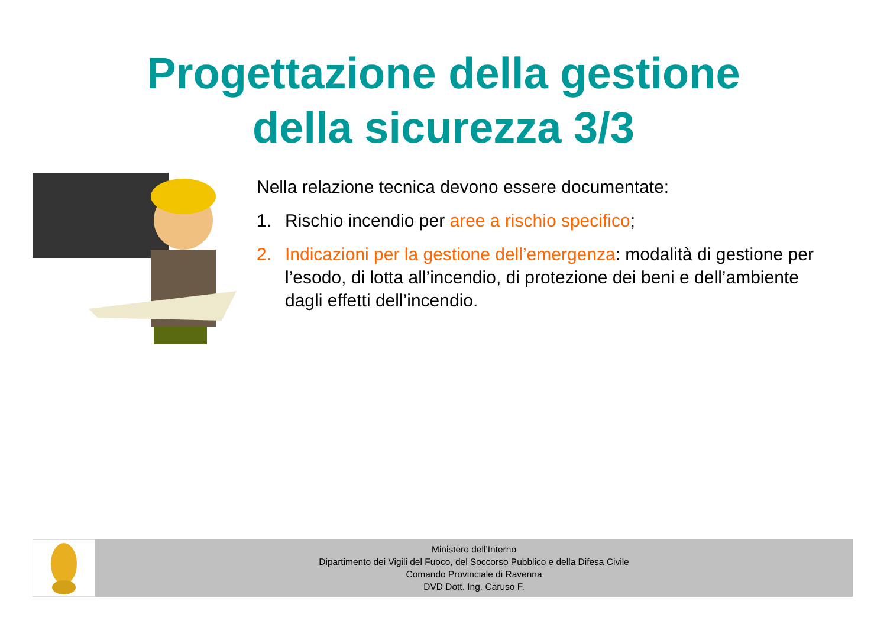Progettazione della gestione
della sicurezza 3/3
Nella relazione tecnica devono essere documentate:
1. Rischio incendio per aree a rischio specifico;
2. Indicazioni per la gestione dell’emergenza: modalità di gestione per l’esodo, di lotta all’incendio, di protezione dei beni e dell’ambiente dagli effetti dell’incendio.
Ministero dell’Interno
Dipartimento dei Vigili del Fuoco, del Soccorso Pubblico e della Difesa Civile
Comando Provinciale di Ravenna
DVD Dott. Ing. Caruso F.